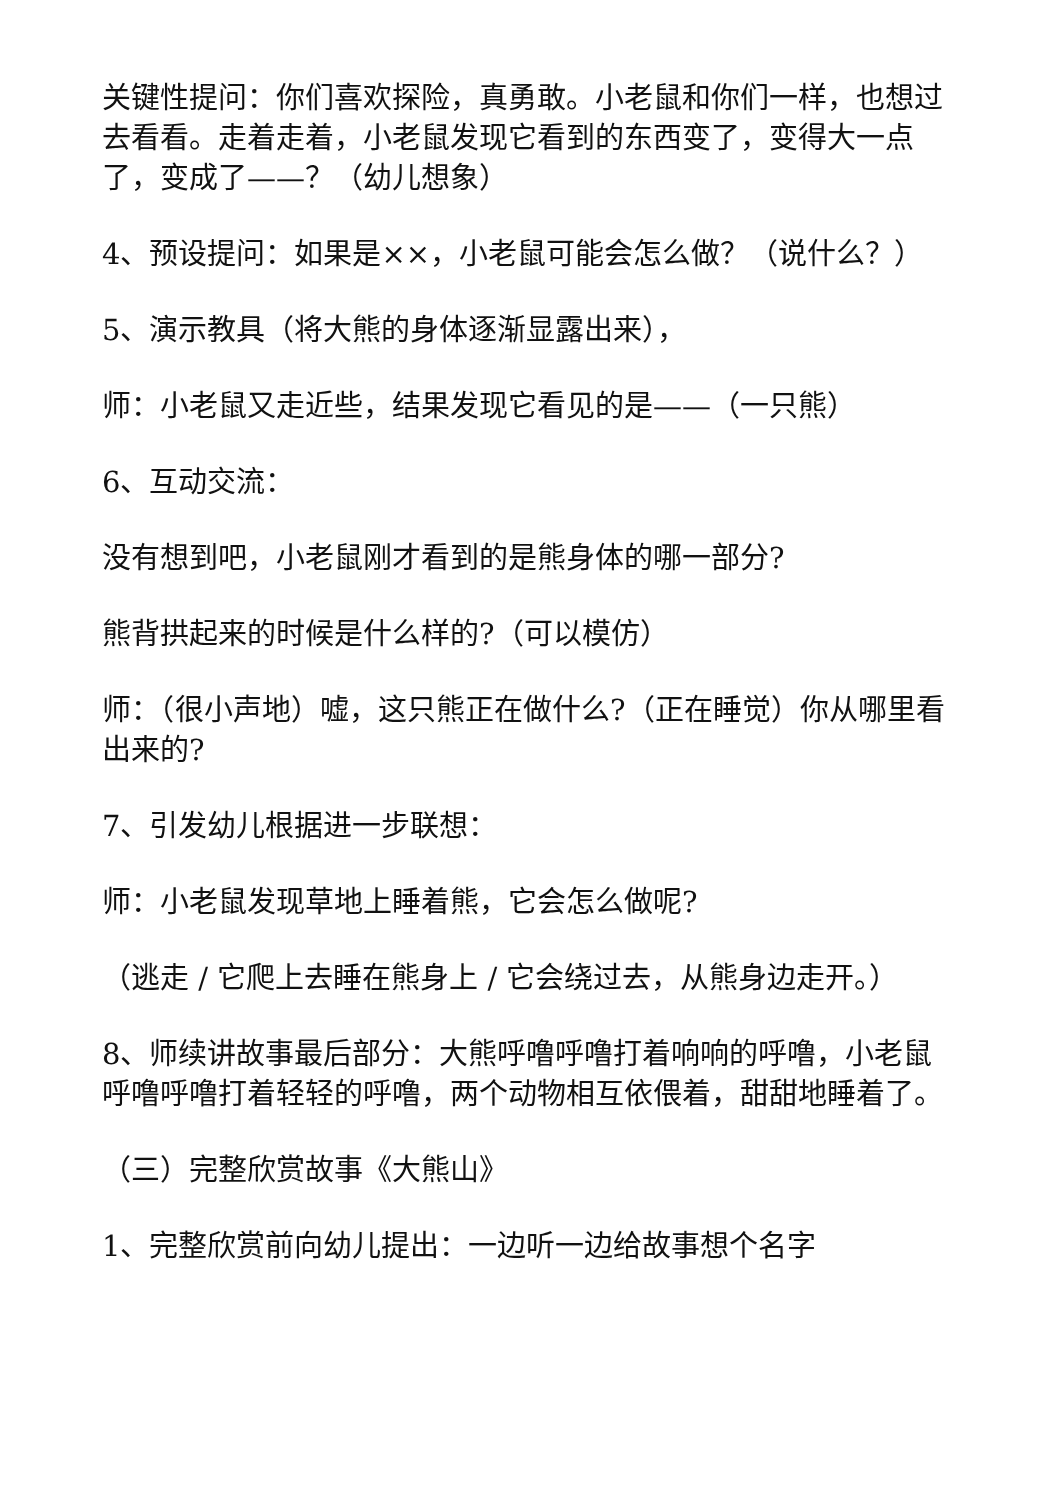关键性提问：你们喜欢探险，真勇敢。小老鼠和你们一样，也想过去看看。走着走着，小老鼠发现它看到的东西变了，变得大一点了，变成了——？（幼儿想象）
4、预设提问：如果是××，小老鼠可能会怎么做？（说什么？）
5、演示教具（将大熊的身体逐渐显露出来），
师：小老鼠又走近些，结果发现它看见的是——（一只熊）
6、互动交流：
没有想到吧，小老鼠刚才看到的是熊身体的哪一部分?
熊背拱起来的时候是什么样的?（可以模仿）
师：（很小声地）嘘，这只熊正在做什么?（正在睡觉）你从哪里看出来的?
7、引发幼儿根据进一步联想：
师：小老鼠发现草地上睡着熊，它会怎么做呢?
（逃走 / 它爬上去睡在熊身上 / 它会绕过去，从熊身边走开。）
8、师续讲故事最后部分：大熊呼噜呼噜打着响响的呼噜，小老鼠呼噜呼噜打着轻轻的呼噜，两个动物相互依偎着，甜甜地睡着了。
（三）完整欣赏故事《大熊山》
1、完整欣赏前向幼儿提出：一边听一边给故事想个名字